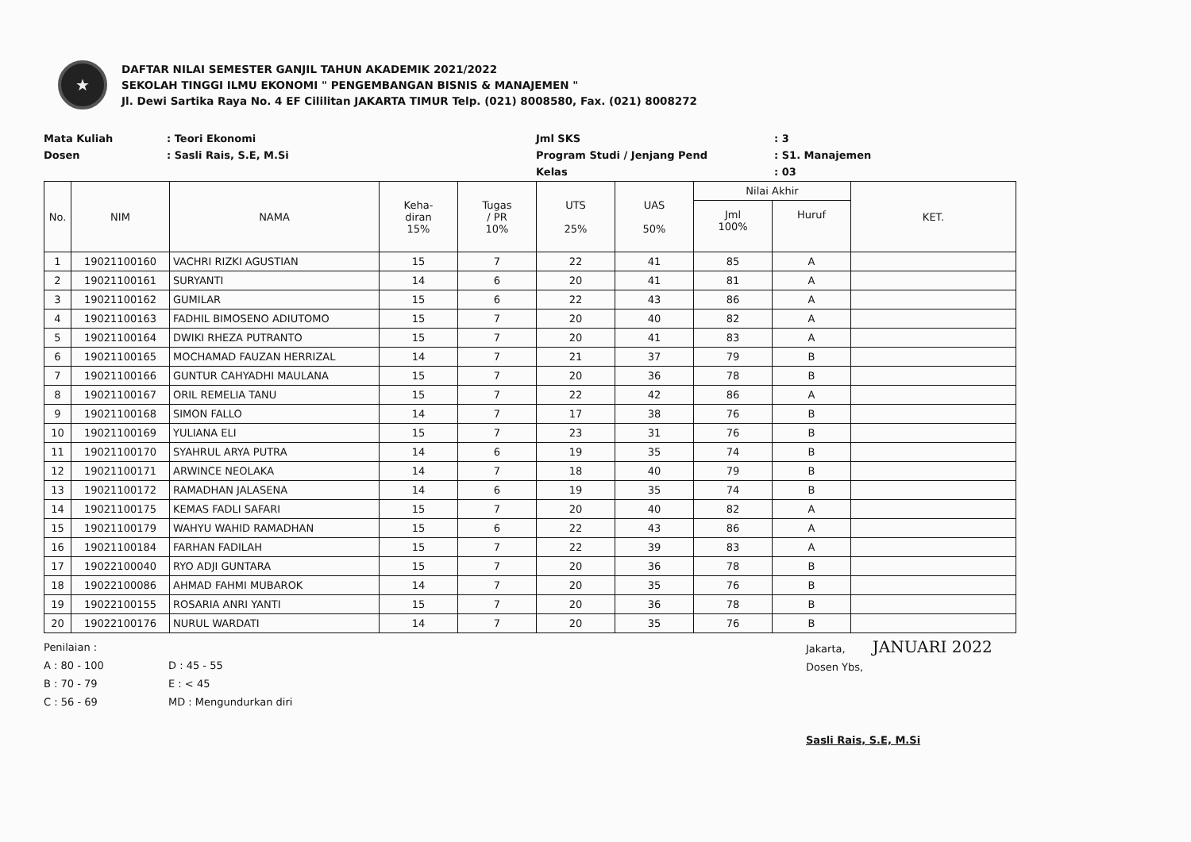★
DAFTAR NILAI SEMESTER GANJIL TAHUN AKADEMIK 2021/2022
SEKOLAH TINGGI ILMU EKONOMI " PENGEMBANGAN BISNIS & MANAJEMEN "
Jl. Dewi Sartika Raya No. 4 EF Cililitan JAKARTA TIMUR Telp. (021) 8008580, Fax. (021) 8008272
Mata Kuliah: Teori Ekonomi Jml SKS: 3 Dosen: Sasli Rais, S.E, M.Si Program Studi / Jenjang Pend: S1. Manajemen Kelas: 03
| No. | NIM | NAMA | Keha- diran 15% | Tugas / PR 10% | UTS 25% | UAS 50% | Nilai Akhir | | KET. |
| --- | --- | --- | --- | --- | --- | --- | --- | --- | --- |
| | | | | | | | Jml 100% | Huruf | |
| 1 | 19021100160 | VACHRI RIZKI AGUSTIAN | 15 | 7 | 22 | 41 | 85 | A | |
| 2 | 19021100161 | SURYANTI | 14 | 6 | 20 | 41 | 81 | A | |
| 3 | 19021100162 | GUMILAR | 15 | 6 | 22 | 43 | 86 | A | |
| 4 | 19021100163 | FADHIL BIMOSENO ADIUTOMO | 15 | 7 | 20 | 40 | 82 | A | |
| 5 | 19021100164 | DWIKI RHEZA PUTRANTO | 15 | 7 | 20 | 41 | 83 | A | |
| 6 | 19021100165 | MOCHAMAD FAUZAN HERRIZAL | 14 | 7 | 21 | 37 | 79 | B | |
| 7 | 19021100166 | GUNTUR CAHYADHI MAULANA | 15 | 7 | 20 | 36 | 78 | B | |
| 8 | 19021100167 | ORIL REMELIA TANU | 15 | 7 | 22 | 42 | 86 | A | |
| 9 | 19021100168 | SIMON FALLO | 14 | 7 | 17 | 38 | 76 | B | |
| 10 | 19021100169 | YULIANA ELI | 15 | 7 | 23 | 31 | 76 | B | |
| 11 | 19021100170 | SYAHRUL ARYA PUTRA | 14 | 6 | 19 | 35 | 74 | B | |
| 12 | 19021100171 | ARWINCE NEOLAKA | 14 | 7 | 18 | 40 | 79 | B | |
| 13 | 19021100172 | RAMADHAN JALASENA | 14 | 6 | 19 | 35 | 74 | B | |
| 14 | 19021100175 | KEMAS FADLI SAFARI | 15 | 7 | 20 | 40 | 82 | A | |
| 15 | 19021100179 | WAHYU WAHID RAMADHAN | 15 | 6 | 22 | 43 | 86 | A | |
| 16 | 19021100184 | FARHAN FADILAH | 15 | 7 | 22 | 39 | 83 | A | |
| 17 | 19022100040 | RYO ADJI GUNTARA | 15 | 7 | 20 | 36 | 78 | B | |
| 18 | 19022100086 | AHMAD FAHMI MUBAROK | 14 | 7 | 20 | 35 | 76 | B | |
| 19 | 19022100155 | ROSARIA ANRI YANTI | 15 | 7 | 20 | 36 | 78 | B | |
| 20 | 19022100176 | NURUL WARDATI | 14 | 7 | 20 | 35 | 76 | B | |
Penilaian :
A : 80 - 100 D : 45 - 55 B : 70 - 79 E : < 45 C : 56 - 69 MD : Mengundurkan diri
Jakarta, JANUARI 2022
Dosen Ybs,
Sasli Rais, S.E, M.Si